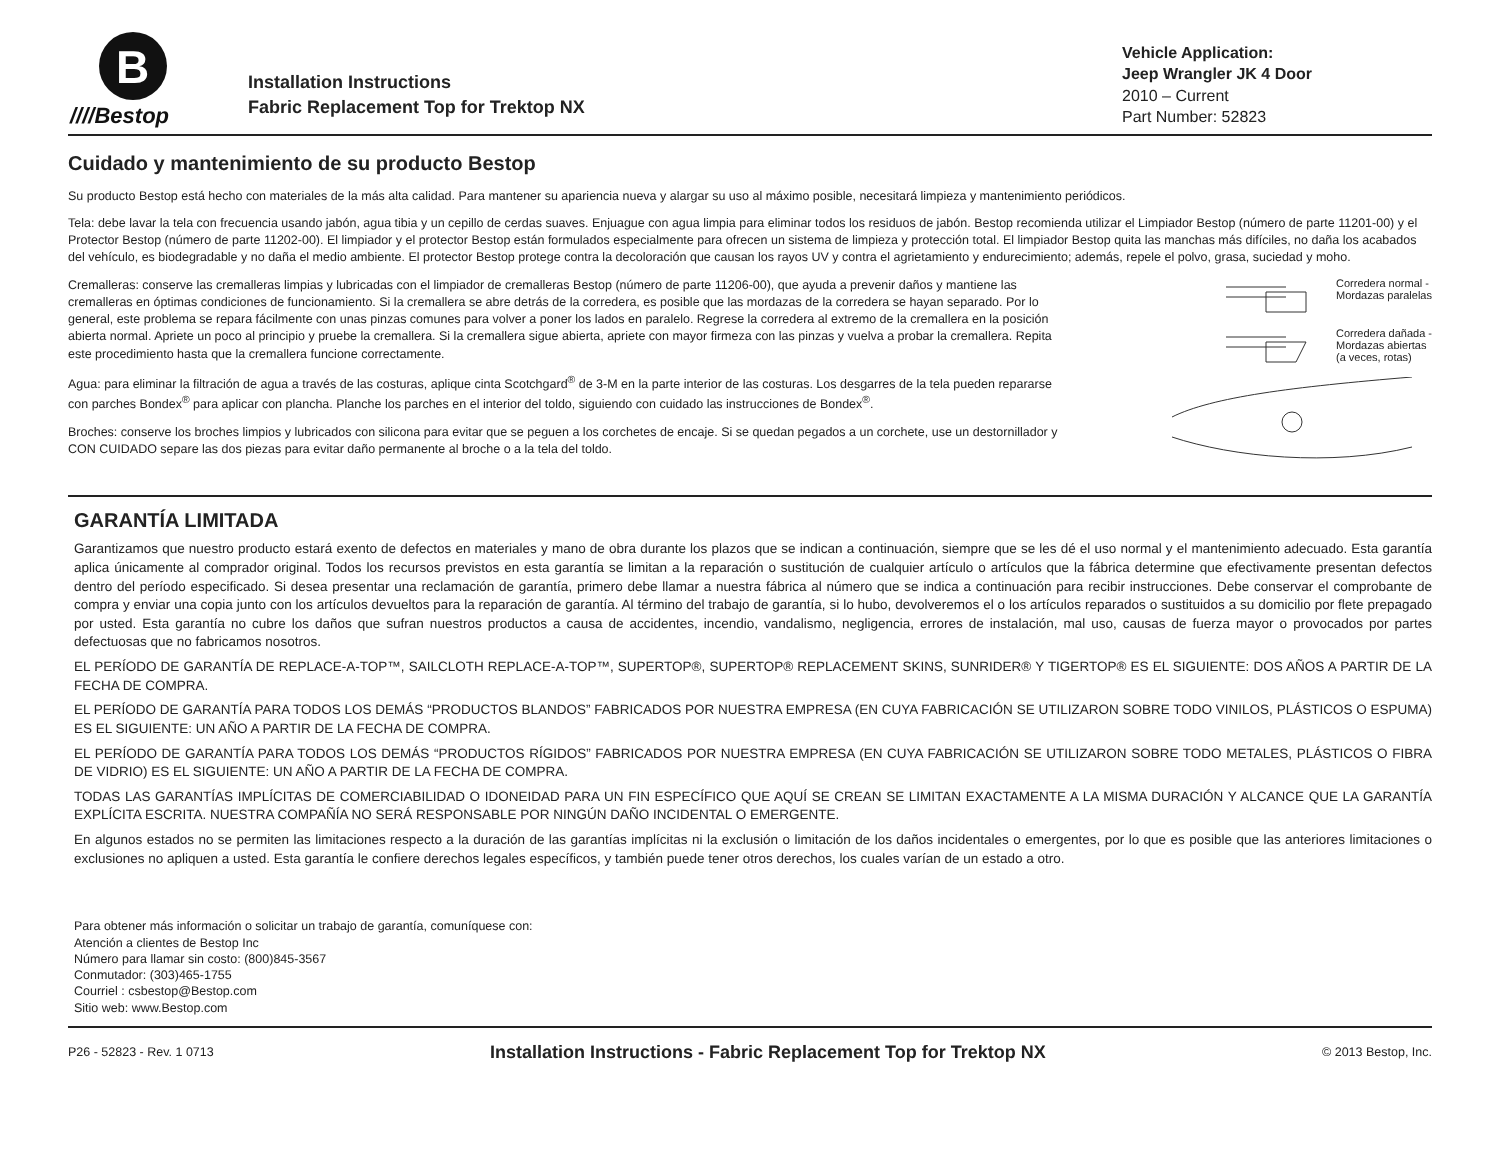B
////Bestop
Installation Instructions
Fabric Replacement Top for Trektop NX
Vehicle Application:
Jeep Wrangler JK 4 Door
2010 – Current
Part Number: 52823
Cuidado y mantenimiento de su producto Bestop
Su producto Bestop está hecho con materiales de la más alta calidad. Para mantener su apariencia nueva y alargar su uso al máximo posible, necesitará limpieza y mantenimiento periódicos.
Tela: debe lavar la tela con frecuencia usando jabón, agua tibia y un cepillo de cerdas suaves. Enjuague con agua limpia para eliminar todos los residuos de jabón. Bestop recomienda utilizar el Limpiador Bestop (número de parte 11201-00) y el Protector Bestop (número de parte 11202-00). El limpiador y el protector Bestop están formulados especialmente para ofrecen un sistema de limpieza y protección total. El limpiador Bestop quita las manchas más difíciles, no daña los acabados del vehículo, es biodegradable y no daña el medio ambiente. El protector Bestop protege contra la decoloración que causan los rayos UV y contra el agrietamiento y endurecimiento; además, repele el polvo, grasa, suciedad y moho.
Cremalleras: conserve las cremalleras limpias y lubricadas con el limpiador de cremalleras Bestop (número de parte 11206-00), que ayuda a prevenir daños y mantiene las cremalleras en óptimas condiciones de funcionamiento. Si la cremallera se abre detrás de la corredera, es posible que las mordazas de la corredera se hayan separado. Por lo general, este problema se repara fácilmente con unas pinzas comunes para volver a poner los lados en paralelo. Regrese la corredera al extremo de la cremallera en la posición abierta normal. Apriete un poco al principio y pruebe la cremallera. Si la cremallera sigue abierta, apriete con mayor firmeza con las pinzas y vuelva a probar la cremallera. Repita este procedimiento hasta que la cremallera funcione correctamente.
Agua: para eliminar la filtración de agua a través de las costuras, aplique cinta Scotchgard<sup>®</sup> de 3-M en la parte interior de las costuras. Los desgarres de la tela pueden repararse con parches Bondex<sup>®</sup> para aplicar con plancha. Planche los parches en el interior del toldo, siguiendo con cuidado las instrucciones de Bondex<sup>®</sup>.
Broches: conserve los broches limpios y lubricados con silicona para evitar que se peguen a los corchetes de encaje. Si se quedan pegados a un corchete, use un destornillador y CON CUIDADO separe las dos piezas para evitar daño permanente al broche o a la tela del toldo.
Corredera normal -
Mordazas paralelas
Corredera dañada -
Mordazas abiertas
(a veces, rotas)
GARANTÍA LIMITADA
Garantizamos que nuestro producto estará exento de defectos en materiales y mano de obra durante los plazos que se indican a continuación, siempre que se les dé el uso normal y el mantenimiento adecuado. Esta garantía aplica únicamente al comprador original. Todos los recursos previstos en esta garantía se limitan a la reparación o sustitución de cualquier artículo o artículos que la fábrica determine que efectivamente presentan defectos dentro del período especificado. Si desea presentar una reclamación de garantía, primero debe llamar a nuestra fábrica al número que se indica a continuación para recibir instrucciones. Debe conservar el comprobante de compra y enviar una copia junto con los artículos devueltos para la reparación de garantía. Al término del trabajo de garantía, si lo hubo, devolveremos el o los artículos reparados o sustituidos a su domicilio por flete prepagado por usted. Esta garantía no cubre los daños que sufran nuestros productos a causa de accidentes, incendio, vandalismo, negligencia, errores de instalación, mal uso, causas de fuerza mayor o provocados por partes defectuosas que no fabricamos nosotros.
EL PERÍODO DE GARANTÍA DE REPLACE-A-TOP™, SAILCLOTH REPLACE-A-TOP™, SUPERTOP®, SUPERTOP® REPLACEMENT SKINS, SUNRIDER® Y TIGERTOP® ES EL SIGUIENTE: DOS AÑOS A PARTIR DE LA FECHA DE COMPRA.
EL PERÍODO DE GARANTÍA PARA TODOS LOS DEMÁS “PRODUCTOS BLANDOS” FABRICADOS POR NUESTRA EMPRESA (EN CUYA FABRICACIÓN SE UTILIZARON SOBRE TODO VINILOS, PLÁSTICOS O ESPUMA) ES EL SIGUIENTE: UN AÑO A PARTIR DE LA FECHA DE COMPRA.
EL PERÍODO DE GARANTÍA PARA TODOS LOS DEMÁS “PRODUCTOS RÍGIDOS” FABRICADOS POR NUESTRA EMPRESA (EN CUYA FABRICACIÓN SE UTILIZARON SOBRE TODO METALES, PLÁSTICOS O FIBRA DE VIDRIO) ES EL SIGUIENTE: UN AÑO A PARTIR DE LA FECHA DE COMPRA.
TODAS LAS GARANTÍAS IMPLÍCITAS DE COMERCIABILIDAD O IDONEIDAD PARA UN FIN ESPECÍFICO QUE AQUÍ SE CREAN SE LIMITAN EXACTAMENTE A LA MISMA DURACIÓN Y ALCANCE QUE LA GARANTÍA EXPLÍCITA ESCRITA. NUESTRA COMPAÑÍA NO SERÁ RESPONSABLE POR NINGÚN DAÑO INCIDENTAL O EMERGENTE.
En algunos estados no se permiten las limitaciones respecto a la duración de las garantías implícitas ni la exclusión o limitación de los daños incidentales o emergentes, por lo que es posible que las anteriores limitaciones o exclusiones no apliquen a usted. Esta garantía le confiere derechos legales específicos, y también puede tener otros derechos, los cuales varían de un estado a otro.
Para obtener más información o solicitar un trabajo de garantía, comuníquese con:
Atención a clientes de Bestop Inc
Número para llamar sin costo: (800)845-3567
Conmutador: (303)465-1755
Courriel : csbestop@Bestop.com
Sitio web: www.Bestop.com
P26 - 52823 - Rev. 1 0713 Installation Instructions - Fabric Replacement Top for Trektop NX © 2013 Bestop, Inc.